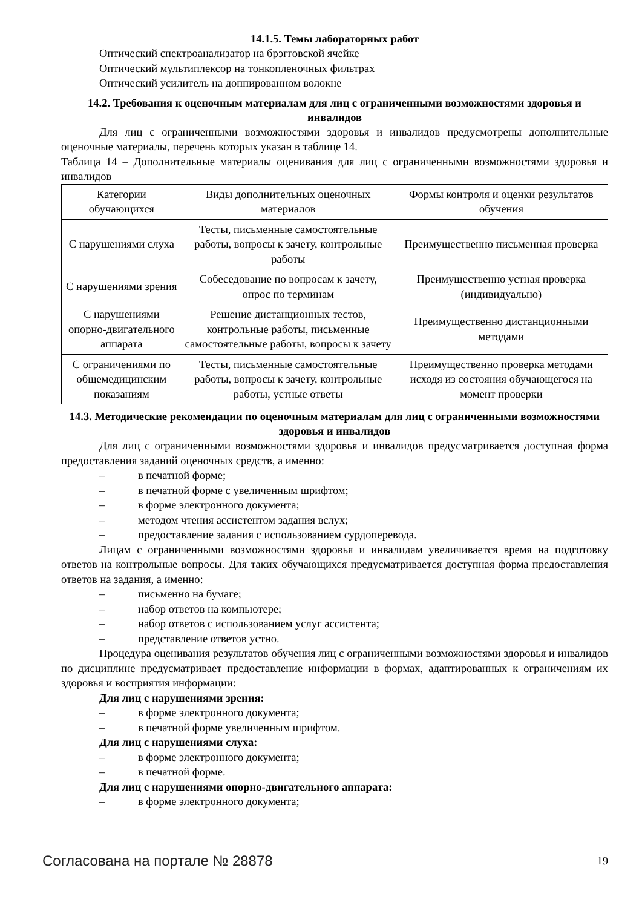14.1.5. Темы лабораторных работ
Оптический спектроанализатор на брэгговской ячейке
Оптический мультиплексор на тонкопленочных фильтрах
Оптический усилитель на доппированном волокне
14.2. Требования к оценочным материалам для лиц с ограниченными возможностями здоровья и инвалидов
Для лиц с ограниченными возможностями здоровья и инвалидов предусмотрены дополнительные оценочные материалы, перечень которых указан в таблице 14.
Таблица 14 – Дополнительные материалы оценивания для лиц с ограниченными возможностями здоровья и инвалидов
| Категории обучающихся | Виды дополнительных оценочных материалов | Формы контроля и оценки результатов обучения |
| С нарушениями слуха | Тесты, письменные самостоятельные работы, вопросы к зачету, контрольные работы | Преимущественно письменная проверка |
| С нарушениями зрения | Собеседование по вопросам к зачету, опрос по терминам | Преимущественно устная проверка (индивидуально) |
| С нарушениями опорно-двигательного аппарата | Решение дистанционных тестов, контрольные работы, письменные самостоятельные работы, вопросы к зачету | Преимущественно дистанционными методами |
| С ограничениями по общемедицинским показаниям | Тесты, письменные самостоятельные работы, вопросы к зачету, контрольные работы, устные ответы | Преимущественно проверка методами исходя из состояния обучающегося на момент проверки |
14.3. Методические рекомендации по оценочным материалам для лиц с ограниченными возможностями здоровья и инвалидов
Для лиц с ограниченными возможностями здоровья и инвалидов предусматривается доступная форма предоставления заданий оценочных средств, а именно:
– в печатной форме;
– в печатной форме с увеличенным шрифтом;
– в форме электронного документа;
– методом чтения ассистентом задания вслух;
– предоставление задания с использованием сурдоперевода.
Лицам с ограниченными возможностями здоровья и инвалидам увеличивается время на подготовку ответов на контрольные вопросы. Для таких обучающихся предусматривается доступная форма предоставления ответов на задания, а именно:
– письменно на бумаге;
– набор ответов на компьютере;
– набор ответов с использованием услуг ассистента;
– представление ответов устно.
Процедура оценивания результатов обучения лиц с ограниченными возможностями здоровья и инвалидов по дисциплине предусматривает предоставление информации в формах, адаптированных к ограничениям их здоровья и восприятия информации:
Для лиц с нарушениями зрения:
– в форме электронного документа;
– в печатной форме увеличенным шрифтом.
Для лиц с нарушениями слуха:
– в форме электронного документа;
– в печатной форме.
Для лиц с нарушениями опорно-двигательного аппарата:
– в форме электронного документа;
Согласована на портале № 28878 19